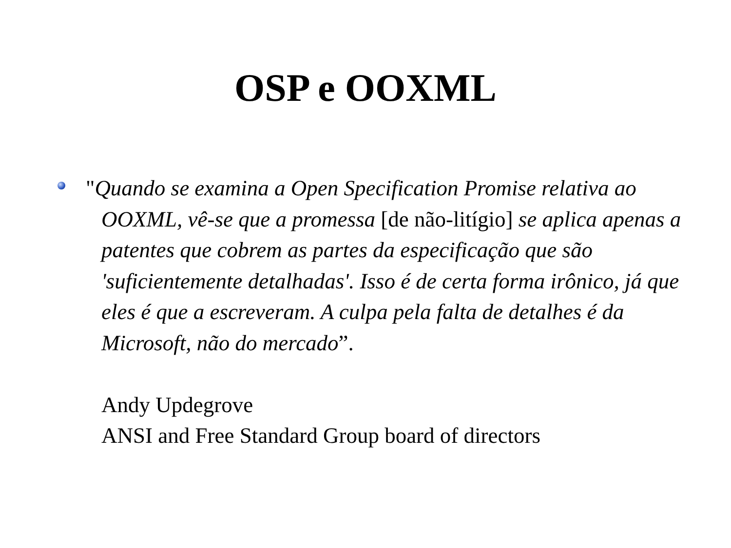OSP e OOXML
"Quando se examina a Open Specification Promise relativa ao OOXML, vê-se que a promessa [de não-litígio] se aplica apenas a patentes que cobrem as partes da especificação que são 'suficientemente detalhadas'. Isso é de certa forma irônico, já que eles é que a escreveram. A culpa pela falta de detalhes é da Microsoft, não do mercado”.
Andy Updegrove
ANSI and Free Standard Group board of directors